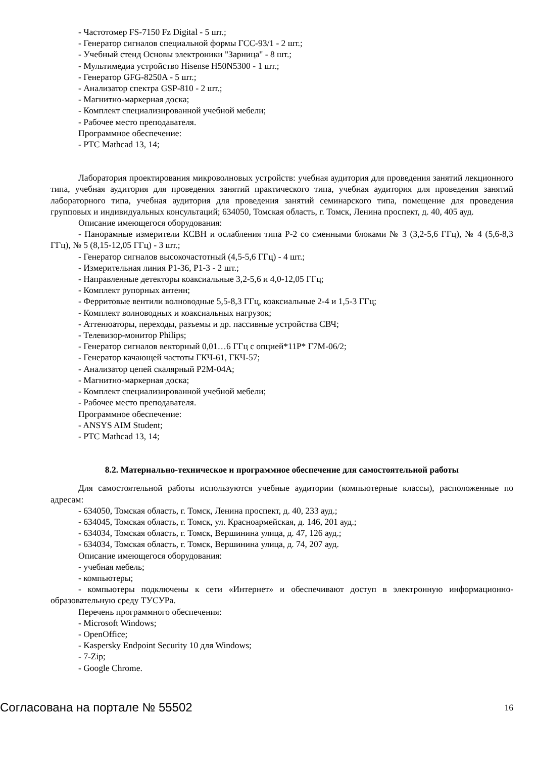- Частотомер FS-7150 Fz Digital - 5 шт.;
- Генератор сигналов специальной формы ГСС-93/1 - 2 шт.;
- Учебный стенд Основы электроники "Зарница" - 8 шт.;
- Мультимедиа устройство Hisense H50N5300 - 1 шт.;
- Генератор GFG-8250A - 5 шт.;
- Анализатор спектра GSP-810 - 2 шт.;
- Магнитно-маркерная доска;
- Комплект специализированной учебной мебели;
- Рабочее место преподавателя.
Программное обеспечение:
- PTC Mathcad 13, 14;
Лаборатория проектирования микроволновых устройств: учебная аудитория для проведения занятий лекционного типа, учебная аудитория для проведения занятий практического типа, учебная аудитория для проведения занятий лабораторного типа, учебная аудитория для проведения занятий семинарского типа, помещение для проведения групповых и индивидуальных консультаций; 634050, Томская область, г. Томск, Ленина проспект, д. 40, 405 ауд.
Описание имеющегося оборудования:
- Панорамные измерители КСВН и ослабления типа Р-2 со сменными блоками № 3 (3,2-5,6 ГГц), № 4 (5,6-8,3 ГГц), № 5 (8,15-12,05 ГГц) - 3 шт.;
- Генератор сигналов высокочастотный (4,5-5,6 ГГц) - 4 шт.;
- Измерительная линия Р1-36, Р1-3 - 2 шт.;
- Направленные детекторы коаксиальные 3,2-5,6 и 4,0-12,05 ГГц;
- Комплект рупорных антенн;
- Ферритовые вентили волноводные 5,5-8,3 ГГц, коаксиальные 2-4 и 1,5-3 ГГц;
- Комплект волноводных и коаксиальных нагрузок;
- Аттенюаторы, переходы, разъемы и др. пассивные устройства СВЧ;
- Телевизор-монитор Philips;
- Генератор сигналов векторный 0,01…6 ГГц с опцией*11Р* Г7М-06/2;
- Генератор качающей частоты ГКЧ-61, ГКЧ-57;
- Анализатор цепей скалярный Р2М-04А;
- Магнитно-маркерная доска;
- Комплект специализированной учебной мебели;
- Рабочее место преподавателя.
Программное обеспечение:
- ANSYS AIM Student;
- PTC Mathcad 13, 14;
8.2. Материально-техническое и программное обеспечение для самостоятельной работы
Для самостоятельной работы используются учебные аудитории (компьютерные классы), расположенные по адресам:
- 634050, Томская область, г. Томск, Ленина проспект, д. 40, 233 ауд.;
- 634045, Томская область, г. Томск, ул. Красноармейская, д. 146, 201 ауд.;
- 634034, Томская область, г. Томск, Вершинина улица, д. 47, 126 ауд.;
- 634034, Томская область, г. Томск, Вершинина улица, д. 74, 207 ауд.
Описание имеющегося оборудования:
- учебная мебель;
- компьютеры;
- компьютеры подключены к сети «Интернет» и обеспечивают доступ в электронную информационно-образовательную среду ТУСУРа.
Перечень программного обеспечения:
- Microsoft Windows;
- OpenOffice;
- Kaspersky Endpoint Security 10 для Windows;
- 7-Zip;
- Google Chrome.
Согласована на портале № 55502 16